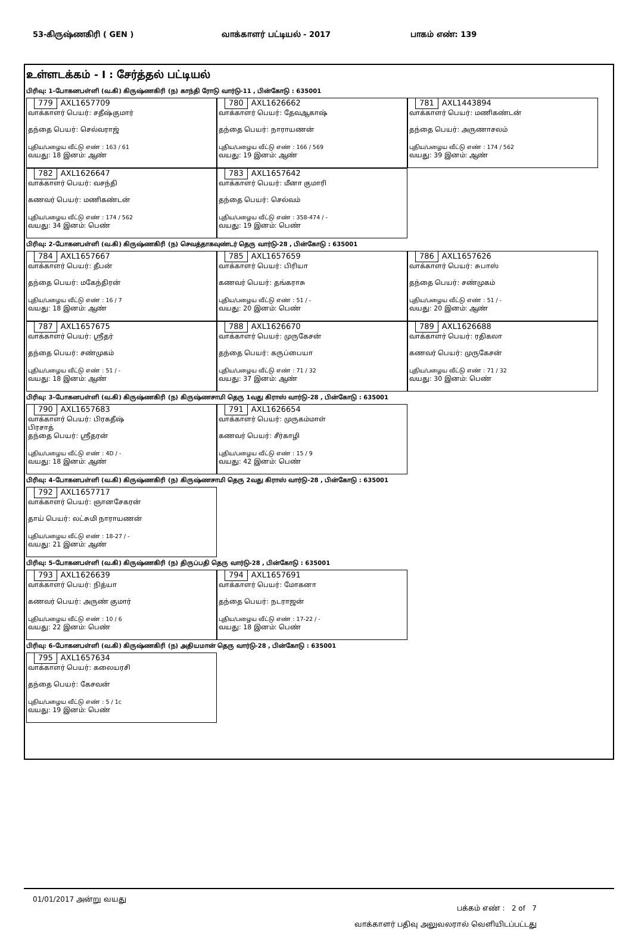53-கிருஷ்ணகிரி ( GEN ) வாக்காளர் பட்டியல் - 2017 பாகம் எண்: 139
உள்ளடக்கம் - I : சேர்த்தல் பட்டியல்
பிரிவு: 1-போகனபள்ளி (வ.கி) கிருஷ்ணகிரி (ந) காந்தி ரோடு வார்டு-11 , பின்கோடு : 635001
779 AXL1657709
வாக்காளர் பெயர்: சதீஷ்குமார்
தந்தை பெயர்: செல்வராஜ்
புதிய/பழைய வீட்டு எண் : 163 / 61
வயது: 18 இனம்: ஆண்
780 AXL1626662
வாக்காளர் பெயர்: தேவஆகாஷ்
தந்தை பெயர்: நாராயணன்
புதிய/பழைய வீட்டு எண் : 166 / 569
வயது: 19 இனம்: ஆண்
781 AXL1443894
வாக்காளர் பெயர்: மணிகண்டன்
தந்தை பெயர்: அருணாசலம்
புதிய/பழைய வீட்டு எண் : 174 / 562
வயது: 39 இனம்: ஆண்
782 AXL1626647
வாக்காளர் பெயர்: வசந்தி
கணவர் பெயர்: மணிகண்டன்
புதிய/பழைய வீட்டு எண் : 174 / 562
வயது: 34 இனம்: பெண்
783 AXL1657642
வாக்காளர் பெயர்: மீனா குமாரி
தந்தை பெயர்: செல்வம்
புதிய/பழைய வீட்டு எண் : 358-474 / -
வயது: 19 இனம்: பெண்
பிரிவு: 2-போகனபள்ளி (வ.கி) கிருஷ்ணகிரி (ந) செவத்தாகவுண்டர் தெரு வார்டு-28 , பின்கோடு : 635001
784 AXL1657667
வாக்காளர் பெயர்: தீபன்
தந்தை பெயர்: மகேந்திரன்
புதிய/பழைய வீட்டு எண் : 16 / 7
வயது: 18 இனம்: ஆண்
785 AXL1657659
வாக்காளர் பெயர்: பிரியா
கணவர் பெயர்: தங்கராசு
புதிய/பழைய வீட்டு எண் : 51 / -
வயது: 20 இனம்: பெண்
786 AXL1657626
வாக்காளர் பெயர்: சுபாஸ்
தந்தை பெயர்: சண்முகம்
புதிய/பழைய வீட்டு எண் : 51 / -
வயது: 20 இனம்: ஆண்
787 AXL1657675
வாக்காளர் பெயர்: ஸ்ரீதர்
தந்தை பெயர்: சண்முகம்
புதிய/பழைய வீட்டு எண் : 51 / -
வயது: 18 இனம்: ஆண்
788 AXL1626670
வாக்காளர் பெயர்: முருகேசன்
தந்தை பெயர்: கருப்பையா
புதிய/பழைய வீட்டு எண் : 71 / 32
வயது: 37 இனம்: ஆண்
789 AXL1626688
வாக்காளர் பெயர்: ரதிகலா
கணவர் பெயர்: முருகேசன்
புதிய/பழைய வீட்டு எண் : 71 / 32
வயது: 30 இனம்: பெண்
பிரிவு: 3-போகனபள்ளி (வ.கி) கிருஷ்ணகிரி (ந) கிருஷ்ணசாமி தெரு 1வது கிராஸ் வார்டு-28 , பின்கோடு : 635001
790 AXL1657683
வாக்காளர் பெயர்: பிரகதீஷ்
பிரசாத்
தந்தை பெயர்: ஸ்ரீதரன்
புதிய/பழைய வீட்டு எண் : 4D / -
வயது: 18 இனம்: ஆண்
791 AXL1626654
வாக்காளர் பெயர்: முருகம்மாள்
கணவர் பெயர்: சீர்காழி
புதிய/பழைய வீட்டு எண் : 15 / 9
வயது: 42 இனம்: பெண்
பிரிவு: 4-போகனபள்ளி (வ.கி) கிருஷ்ணகிரி (ந) கிருஷ்ணசாமி தெரு 2வது கிராஸ் வார்டு-28 , பின்கோடு : 635001
792 AXL1657717
வாக்காளர் பெயர்: ஞானசேகரன்
தாய் பெயர்: லட்சுமி நாராயணன்
புதிய/பழைய வீட்டு எண் : 18-27 / -
வயது: 21 இனம்: ஆண்
பிரிவு: 5-போகனபள்ளி (வ.கி) கிருஷ்ணகிரி (ந) திருப்பதி தெரு வார்டு-28 , பின்கோடு : 635001
793 AXL1626639
வாக்காளர் பெயர்: நித்யா
கணவர் பெயர்: அருண் குமார்
புதிய/பழைய வீட்டு எண் : 10 / 6
வயது: 22 இனம்: பெண்
794 AXL1657691
வாக்காளர் பெயர்: மோகனா
தந்தை பெயர்: நடராஜன்
புதிய/பழைய வீட்டு எண் : 17-22 / -
வயது: 18 இனம்: பெண்
பிரிவு: 6-போகனபள்ளி (வ.கி) கிருஷ்ணகிரி (ந) அதியமான் தெரு வார்டு-28 , பின்கோடு : 635001
795 AXL1657634
வாக்காளர் பெயர்: கலையரசி
தந்தை பெயர்: கேசவன்
புதிய/பழைய வீட்டு எண் : 5 / 1c
வயது: 19 இனம்: பெண்
01/01/2017 அன்று வயது
பக்கம் எண் : 2 of 7
வாக்காளர் பதிவு அலுவலரால் வெளியிடப்பட்டது